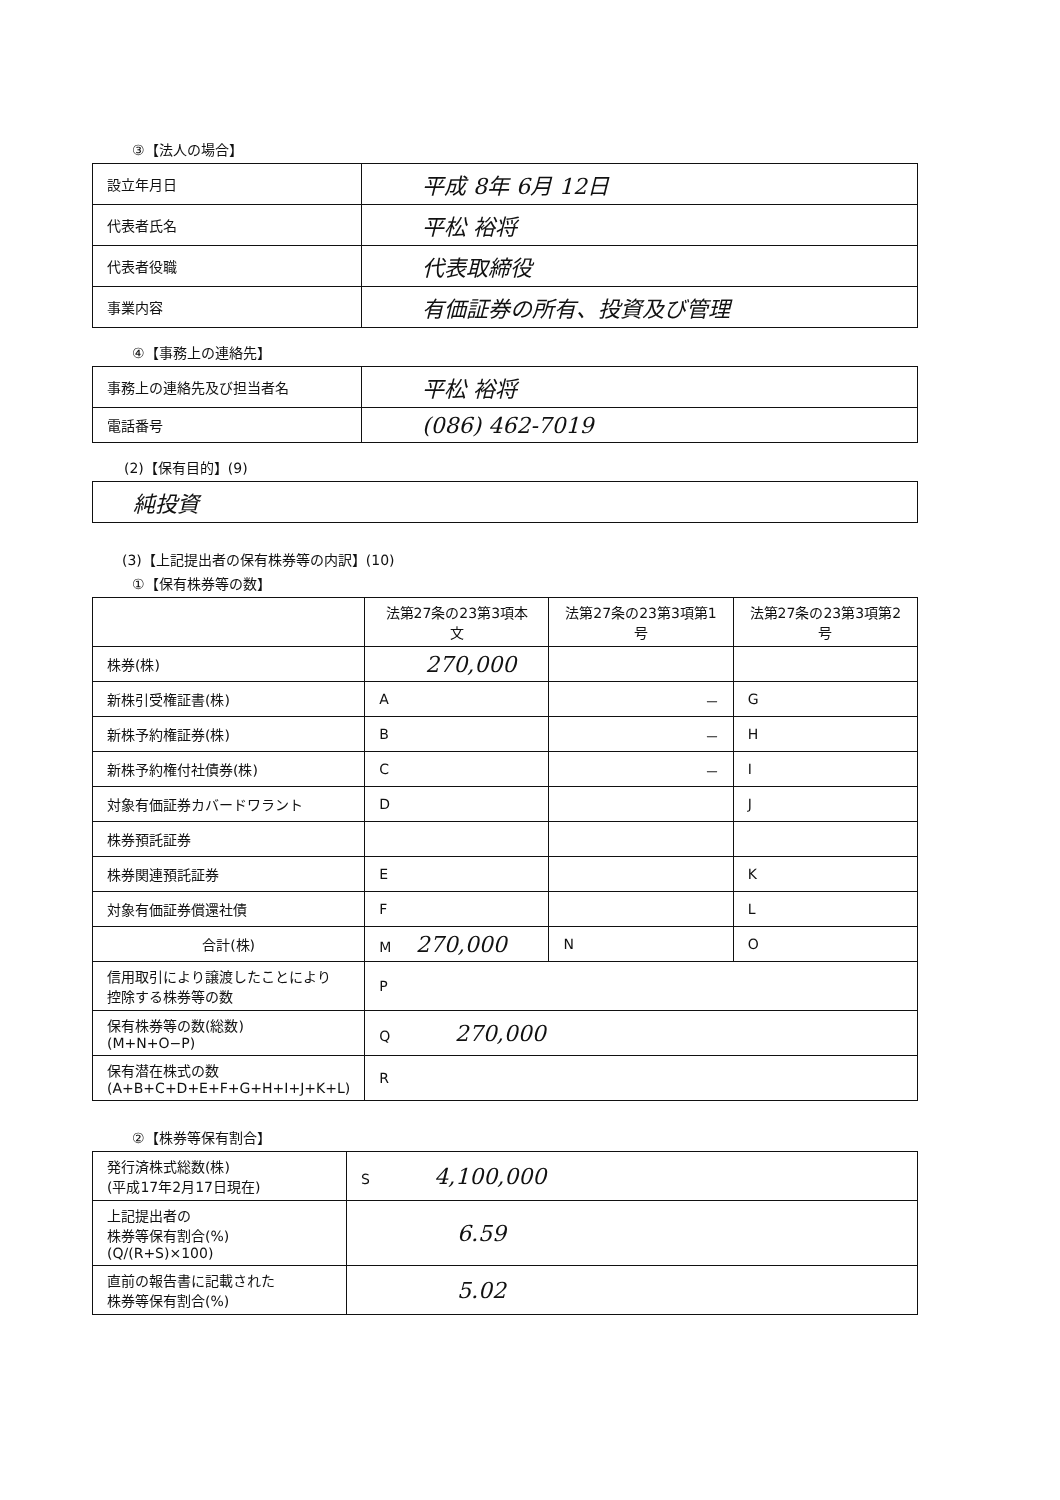③【法人の場合】
| 設立年月日 | 平成 8年 6月 12日 |
| 代表者氏名 | 平松 裕将 |
| 代表者役職 | 代表取締役 |
| 事業内容 | 有価証券の所有、投資及び管理 |
④【事務上の連絡先】
| 事務上の連絡先及び担当者名 | 平松 裕将 |
| 電話番号 | (086) 462-7019 |
(2)【保有目的】(9)
| 純投資 |
(3)【上記提出者の保有株券等の内訳】(10)
①【保有株券等の数】
| | 法第27条の23第3項本文 | 法第27条の23第3項第1号 | 法第27条の23第3項第2号 |
| --- | --- | --- | --- |
| 株券(株) | 270,000 | | |
| 新株引受権証書(株) | A | － | G |
| 新株予約権証券(株) | B | － | H |
| 新株予約権付社債券(株) | C | － | I |
| 対象有価証券カバードワラント | D | | J |
| 株券預託証券 | | | |
| 株券関連預託証券 | E | | K |
| 対象有価証券償還社債 | F | | L |
| 合計(株) | M 270,000 | N | O |
| 信用取引により譲渡したことにより 控除する株券等の数 | P | | |
| 保有株券等の数(総数) (M+N+O−P) | Q 270,000 | | |
| 保有潜在株式の数 (A+B+C+D+E+F+G+H+I+J+K+L) | R | | |
②【株券等保有割合】
| 発行済株式総数(株) (平成17年2月17日現在) | S 4,100,000 |
| 上記提出者の 株券等保有割合(%) (Q/(R+S)×100) | 6.59 |
| 直前の報告書に記載された 株券等保有割合(%) | 5.02 |